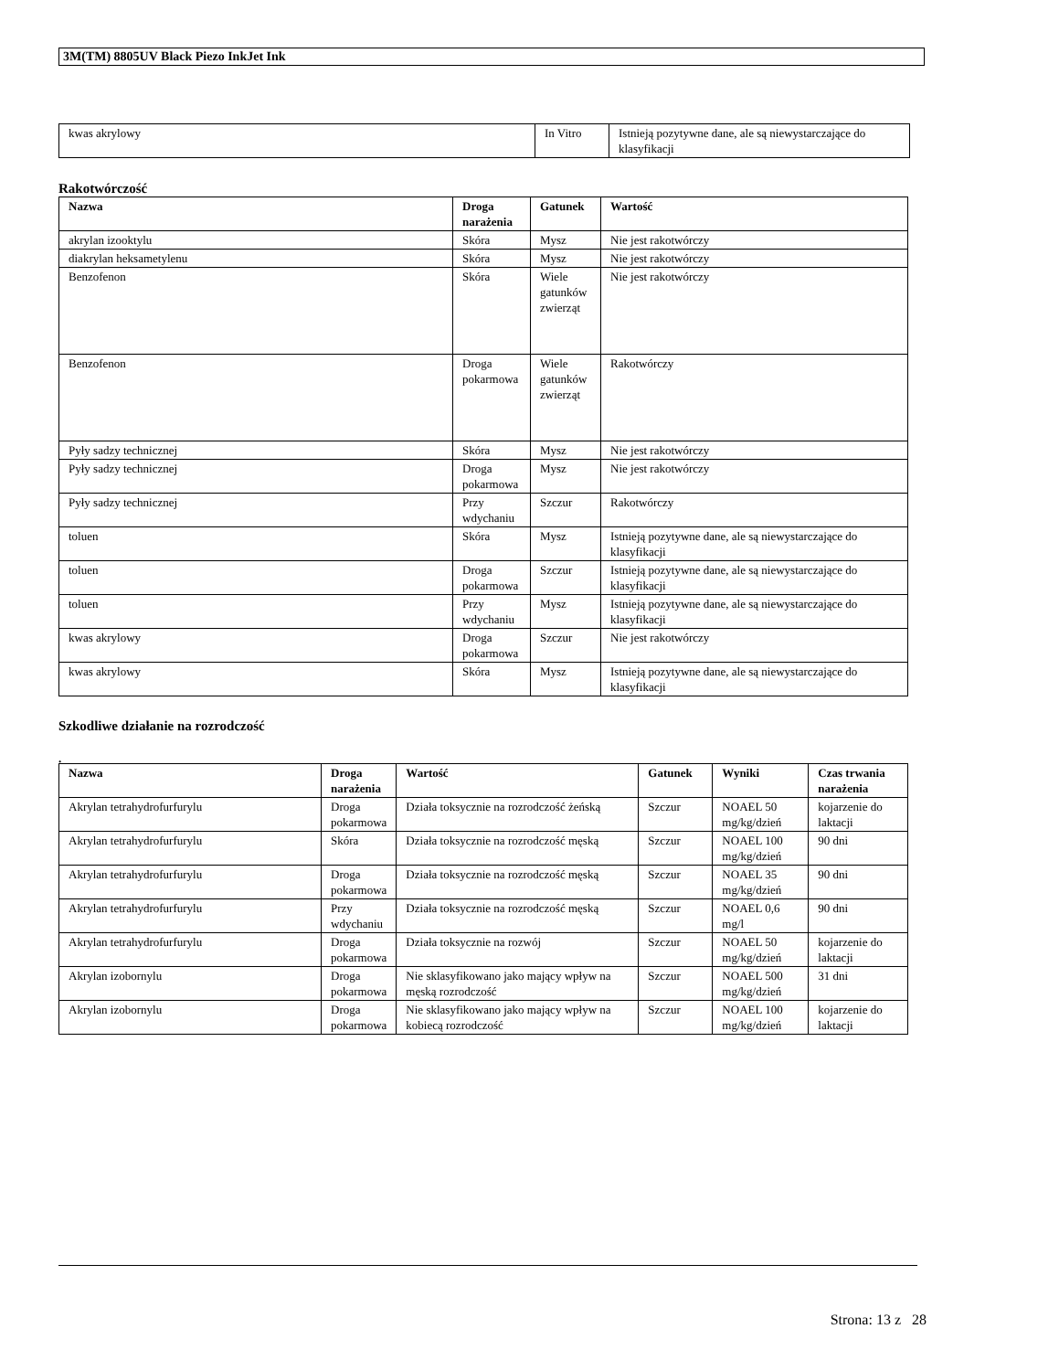3M(TM) 8805UV Black Piezo InkJet Ink
| kwas akrylowy | In Vitro | Istnieją pozytywne dane, ale są niewystarczające do klasyfikacji |
Rakotwórczość
| Nazwa | Droga narażenia | Gatunek | Wartość |
| --- | --- | --- | --- |
| akrylan izooktylu | Skóra | Mysz | Nie jest rakotwórczy |
| diakrylan heksametylenu | Skóra | Mysz | Nie jest rakotwórczy |
| Benzofenon | Skóra | Wiele gatunków zwierząt | Nie jest rakotwórczy |
| Benzofenon | Droga pokarmowa | Wiele gatunków zwierząt | Rakotwórczy |
| Pyły sadzy technicznej | Skóra | Mysz | Nie jest rakotwórczy |
| Pyły sadzy technicznej | Droga pokarmowa | Mysz | Nie jest rakotwórczy |
| Pyły sadzy technicznej | Przy wdychaniu | Szczur | Rakotwórczy |
| toluen | Skóra | Mysz | Istnieją pozytywne dane, ale są niewystarczające do klasyfikacji |
| toluen | Droga pokarmowa | Szczur | Istnieją pozytywne dane, ale są niewystarczające do klasyfikacji |
| toluen | Przy wdychaniu | Mysz | Istnieją pozytywne dane, ale są niewystarczające do klasyfikacji |
| kwas akrylowy | Droga pokarmowa | Szczur | Nie jest rakotwórczy |
| kwas akrylowy | Skóra | Mysz | Istnieją pozytywne dane, ale są niewystarczające do klasyfikacji |
Szkodliwe działanie na rozrodczość
.
| Nazwa | Droga narażenia | Wartość | Gatunek | Wyniki | Czas trwania narażenia |
| --- | --- | --- | --- | --- | --- |
| Akrylan tetrahydrofurfurylu | Droga pokarmowa | Działa toksycznie na rozrodczość żeńską | Szczur | NOAEL 50 mg/kg/dzień | kojarzenie do laktacji |
| Akrylan tetrahydrofurfurylu | Skóra | Działa toksycznie na rozrodczość męską | Szczur | NOAEL 100 mg/kg/dzień | 90 dni |
| Akrylan tetrahydrofurfurylu | Droga pokarmowa | Działa toksycznie na rozrodczość męską | Szczur | NOAEL 35 mg/kg/dzień | 90 dni |
| Akrylan tetrahydrofurfurylu | Przy wdychaniu | Działa toksycznie na rozrodczość męską | Szczur | NOAEL 0,6 mg/l | 90 dni |
| Akrylan tetrahydrofurfurylu | Droga pokarmowa | Działa toksycznie na rozwój | Szczur | NOAEL 50 mg/kg/dzień | kojarzenie do laktacji |
| Akrylan izobornylu | Droga pokarmowa | Nie sklasyfikowano jako mający wpływ na męską rozrodczość | Szczur | NOAEL 500 mg/kg/dzień | 31 dni |
| Akrylan izobornylu | Droga pokarmowa | Nie sklasyfikowano jako mający wpływ na kobiecą rozrodczość | Szczur | NOAEL 100 mg/kg/dzień | kojarzenie do laktacji |
Strona: 13 z 28